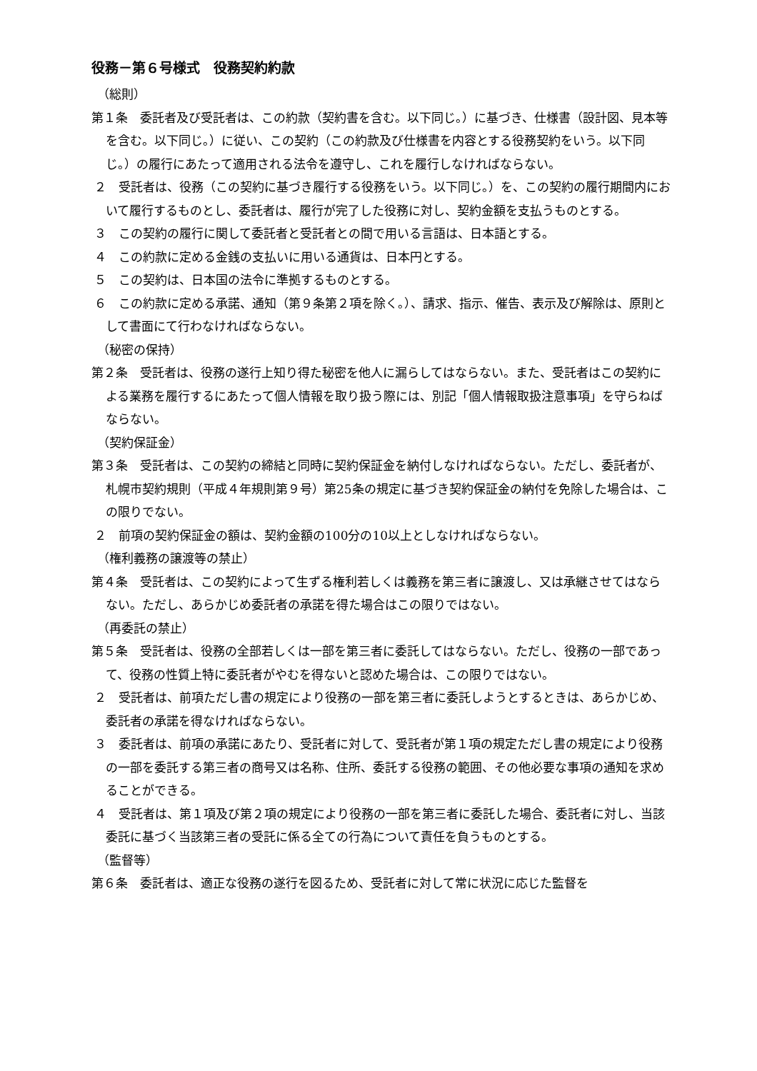役務－第６号様式　役務契約約款
（総則）
第１条　委託者及び受託者は、この約款（契約書を含む。以下同じ。）に基づき、仕様書（設計図、見本等を含む。以下同じ。）に従い、この契約（この約款及び仕様書を内容とする役務契約をいう。以下同じ。）の履行にあたって適用される法令を遵守し、これを履行しなければならない。
２　受託者は、役務（この契約に基づき履行する役務をいう。以下同じ。）を、この契約の履行期間内において履行するものとし、委託者は、履行が完了した役務に対し、契約金額を支払うものとする。
３　この契約の履行に関して委託者と受託者との間で用いる言語は、日本語とする。
４　この約款に定める金銭の支払いに用いる通貨は、日本円とする。
５　この契約は、日本国の法令に準拠するものとする。
６　この約款に定める承諾、通知（第９条第２項を除く。）、請求、指示、催告、表示及び解除は、原則として書面にて行わなければならない。
（秘密の保持）
第２条　受託者は、役務の遂行上知り得た秘密を他人に漏らしてはならない。また、受託者はこの契約による業務を履行するにあたって個人情報を取り扱う際には、別記「個人情報取扱注意事項」を守らねばならない。
（契約保証金）
第３条　受託者は、この契約の締結と同時に契約保証金を納付しなければならない。ただし、委託者が、札幌市契約規則（平成４年規則第９号）第25条の規定に基づき契約保証金の納付を免除した場合は、この限りでない。
２　前項の契約保証金の額は、契約金額の100分の10以上としなければならない。
（権利義務の譲渡等の禁止）
第４条　受託者は、この契約によって生ずる権利若しくは義務を第三者に譲渡し、又は承継させてはならない。ただし、あらかじめ委託者の承諾を得た場合はこの限りではない。
（再委託の禁止）
第５条　受託者は、役務の全部若しくは一部を第三者に委託してはならない。ただし、役務の一部であって、役務の性質上特に委託者がやむを得ないと認めた場合は、この限りではない。
２　受託者は、前項ただし書の規定により役務の一部を第三者に委託しようとするときは、あらかじめ、委託者の承諾を得なければならない。
３　委託者は、前項の承諾にあたり、受託者に対して、受託者が第１項の規定ただし書の規定により役務の一部を委託する第三者の商号又は名称、住所、委託する役務の範囲、その他必要な事項の通知を求めることができる。
４　受託者は、第１項及び第２項の規定により役務の一部を第三者に委託した場合、委託者に対し、当該委託に基づく当該第三者の受託に係る全ての行為について責任を負うものとする。
（監督等）
第６条　委託者は、適正な役務の遂行を図るため、受託者に対して常に状況に応じた監督を